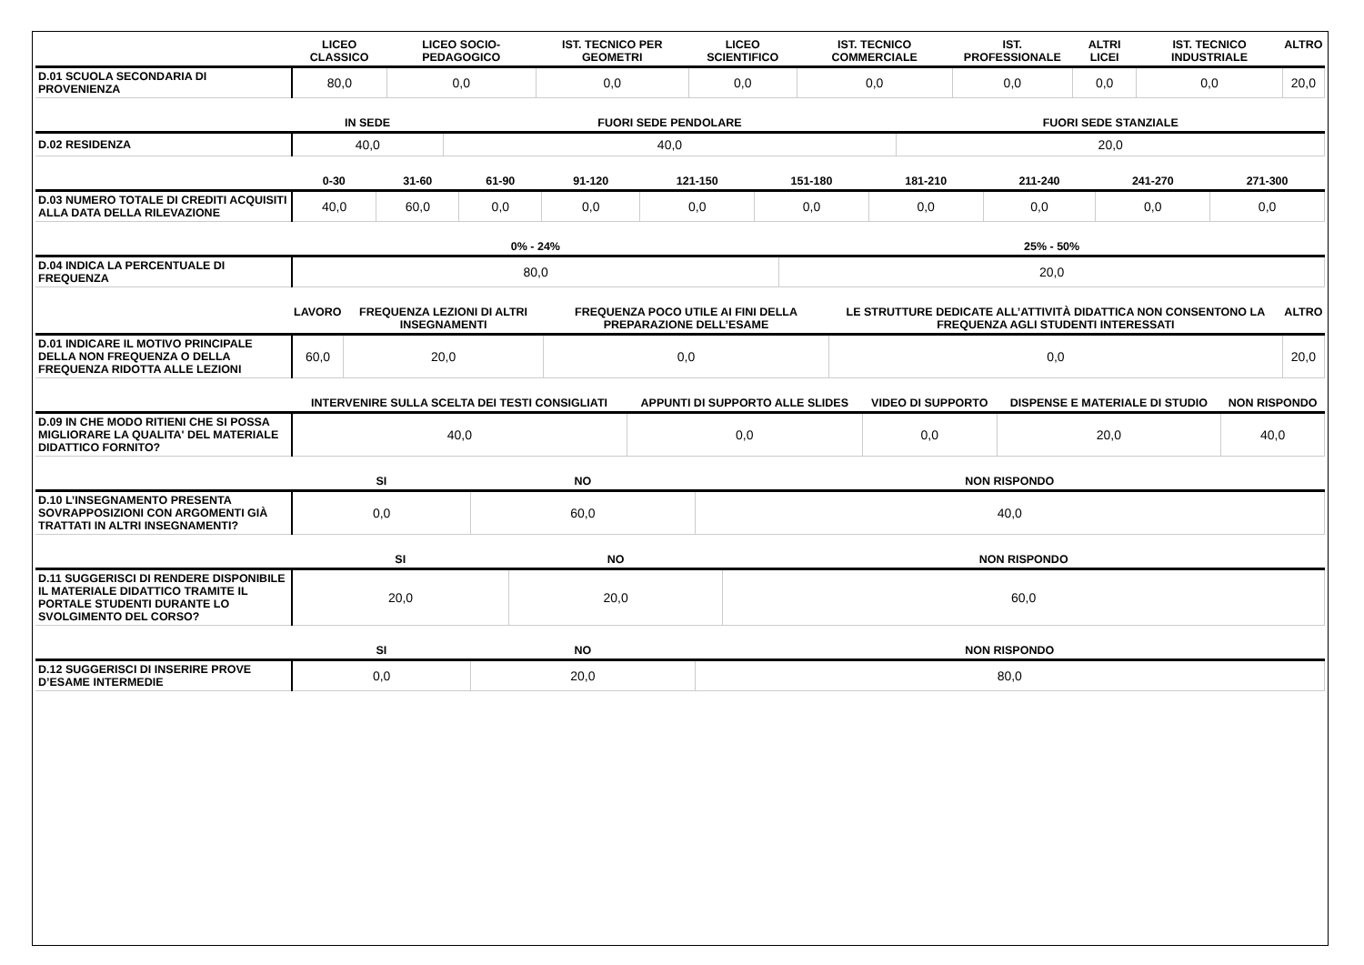| | LICEO CLASSICO | LICEO SOCIO-PEDAGOGICO | IST. TECNICO PER GEOMETRI | LICEO SCIENTIFICO | IST. TECNICO COMMERCIALE | IST. PROFESSIONALE | ALTRI LICEI | IST. TECNICO INDUSTRIALE | ALTRO |
| --- | --- | --- | --- | --- | --- | --- | --- | --- | --- |
| D.01 SCUOLA SECONDARIA DI PROVENIENZA | 80,0 | 0,0 | 0,0 | 0,0 | 0,0 | 0,0 | 0,0 | 0,0 | 20,0 |
| | IN SEDE | FUORI SEDE PENDOLARE | FUORI SEDE STANZIALE |
| --- | --- | --- | --- |
| D.02 RESIDENZA | 40,0 | 40,0 | 20,0 |
| | 0-30 | 31-60 | 61-90 | 91-120 | 121-150 | 151-180 | 181-210 | 211-240 | 241-270 | 271-300 |
| --- | --- | --- | --- | --- | --- | --- | --- | --- | --- | --- |
| D.03 NUMERO TOTALE DI CREDITI ACQUISITI ALLA DATA DELLA RILEVAZIONE | 40,0 | 60,0 | 0,0 | 0,0 | 0,0 | 0,0 | 0,0 | 0,0 | 0,0 | 0,0 |
| | 0% - 24% | 25% - 50% |
| --- | --- | --- |
| D.04 INDICA LA PERCENTUALE DI FREQUENZA | 80,0 | 20,0 |
| | LAVORO | FREQUENZA LEZIONI DI ALTRI INSEGNAMENTI | FREQUENZA POCO UTILE AI FINI DELLA PREPARAZIONE DELL’ESAME | LE STRUTTURE DEDICATE ALL’ATTIVITÀ DIDATTICA NON CONSENTONO LA FREQUENZA AGLI STUDENTI INTERESSATI | ALTRO |
| --- | --- | --- | --- | --- | --- |
| D.01 INDICARE IL MOTIVO PRINCIPALE DELLA NON FREQUENZA O DELLA FREQUENZA RIDOTTA ALLE LEZIONI | 60,0 | 20,0 | 0,0 | 0,0 | 20,0 |
| | INTERVENIRE SULLA SCELTA DEI TESTI CONSIGLIATI | APPUNTI DI SUPPORTO ALLE SLIDES | VIDEO DI SUPPORTO | DISPENSE E MATERIALE DI STUDIO | NON RISPONDO |
| --- | --- | --- | --- | --- | --- |
| D.09 IN CHE MODO RITIENI CHE SI POSSA MIGLIORARE LA QUALITA' DEL MATERIALE DIDATTICO FORNITO? | 40,0 | 0,0 | 0,0 | 20,0 | 40,0 |
| | SI | NO | NON RISPONDO |
| --- | --- | --- | --- |
| D.10 L’INSEGNAMENTO PRESENTA SOVRAPPOSIZIONI CON ARGOMENTI GIÀ TRATTATI IN ALTRI INSEGNAMENTI? | 0,0 | 60,0 | 40,0 |
| | SI | NO | NON RISPONDO |
| --- | --- | --- | --- |
| D.11 SUGGERISCI DI RENDERE DISPONIBILE IL MATERIALE DIDATTICO TRAMITE IL PORTALE STUDENTI DURANTE LO SVOLGIMENTO DEL CORSO? | 20,0 | 20,0 | 60,0 |
| | SI | NO | NON RISPONDO |
| --- | --- | --- | --- |
| D.12 SUGGERISCI DI INSERIRE PROVE D’ESAME INTERMEDIE | 0,0 | 20,0 | 80,0 |